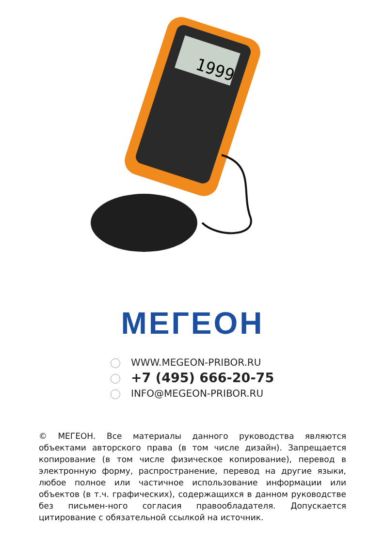1999
МЕГЕОН
WWW.MEGEON-PRIBOR.RU
+7 (495) 666-20-75
INFO@MEGEON-PRIBOR.RU
© МЕГЕОН. Все материалы данного руководства являются объектами авторского права (в том числе дизайн). Запрещается копирование (в том числе физическое копирование), перевод в электронную форму, распространение, перевод на другие языки, любое полное или частичное использование информации или объектов (в т.ч. графических), содержащихся в данном руководстве без письмен-ного согласия правообладателя. Допускается цитирование с обязательной ссылкой на источник.